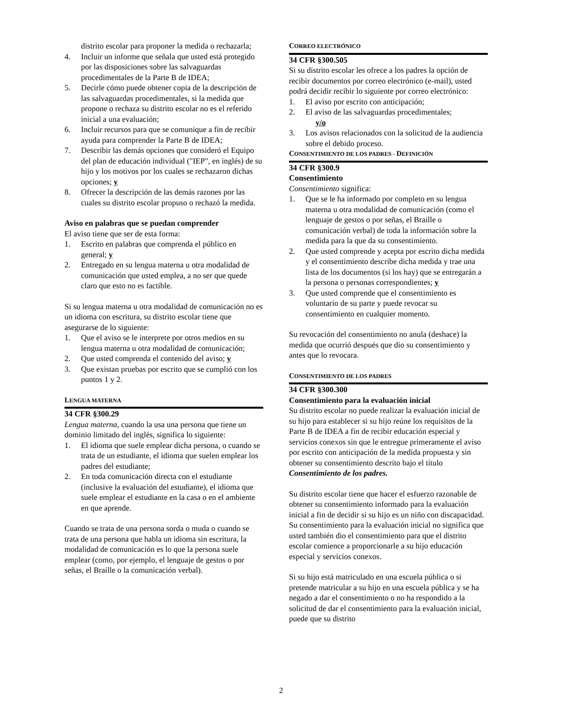distrito escolar para proponer la medida o rechazarla;
4. Incluir un informe que señala que usted está protegido por las disposiciones sobre las salvaguardas procedimentales de la Parte B de IDEA;
5. Decirle cómo puede obtener copia de la descripción de las salvaguardas procedimentales, si la medida que propone o rechaza su distrito escolar no es el referido inicial a una evaluación;
6. Incluir recursos para que se comunique a fin de recibir ayuda para comprender la Parte B de IDEA;
7. Describir las demás opciones que consideró el Equipo del plan de educación individual ("IEP", en inglés) de su hijo y los motivos por los cuales se rechazaron dichas opciones; y
8. Ofrecer la descripción de las demás razones por las cuales su distrito escolar propuso o rechazó la medida.
Aviso en palabras que se puedan comprender
El aviso tiene que ser de esta forma:
1. Escrito en palabras que comprenda el público en general; y
2. Entregado en su lengua materna u otra modalidad de comunicación que usted emplea, a no ser que quede claro que esto no es factible.
Si su lengua materna u otra modalidad de comunicación no es un idioma con escritura, su distrito escolar tiene que asegurarse de lo siguiente:
1. Que el aviso se le interprete por otros medios en su lengua materna u otra modalidad de comunicación;
2. Que usted comprenda el contenido del aviso; y
3. Que existan pruebas por escrito que se cumplió con los puntos 1 y 2.
LENGUA MATERNA
34 CFR §300.29
Lengua materna, cuando la usa una persona que tiene un dominio limitado del inglés, significa lo siguiente:
1. El idioma que suele emplear dicha persona, o cuando se trata de un estudiante, el idioma que suelen emplear los padres del estudiante;
2. En toda comunicación directa con el estudiante (inclusive la evaluación del estudiante), el idioma que suele emplear el estudiante en la casa o en el ambiente en que aprende.
Cuando se trata de una persona sorda o muda o cuando se trata de una persona que habla un idioma sin escritura, la modalidad de comunicación es lo que la persona suele emplear (como, por ejemplo, el lenguaje de gestos o por señas, el Braille o la comunicación verbal).
CORREO ELECTRÓNICO
34 CFR §300.505
Si su distrito escolar les ofrece a los padres la opción de recibir documentos por correo electrónico (e-mail), usted podrá decidir recibir lo siguiente por correo electrónico:
1. El aviso por escrito con anticipación;
2. El aviso de las salvaguardas procedimentales;
y/o
3. Los avisos relacionados con la solicitud de la audiencia sobre el debido proceso.
CONSENTIMIENTO DE LOS PADRES - DEFINICIÓN
34 CFR §300.9
Consentimiento
Consentimiento significa:
1. Que se le ha informado por completo en su lengua materna u otra modalidad de comunicación (como el lenguaje de gestos o por señas, el Braille o comunicación verbal) de toda la información sobre la medida para la que da su consentimiento.
2. Que usted comprende y acepta por escrito dicha medida y el consentimiento describe dicha medida y trae una lista de los documentos (si los hay) que se entregarán a la persona o personas correspondientes; y
3. Que usted comprende que el consentimiento es voluntario de su parte y puede revocar su consentimiento en cualquier momento.
Su revocación del consentimiento no anula (deshace) la medida que ocurrió después que dio su consentimiento y antes que lo revocara.
CONSENTIMIENTO DE LOS PADRES
34 CFR §300.300
Consentimiento para la evaluación inicial
Su distrito escolar no puede realizar la evaluación inicial de su hijo para establecer si su hijo reúne los requisitos de la Parte B de IDEA a fin de recibir educación especial y servicios conexos sin que le entregue primeramente el aviso por escrito con anticipación de la medida propuesta y sin obtener su consentimiento descrito bajo el título Consentimiento de los padres.
Su distrito escolar tiene que hacer el esfuerzo razonable de obtener su consentimiento informado para la evaluación inicial a fin de decidir si su hijo es un niño con discapacidad. Su consentimiento para la evaluación inicial no significa que usted también dio el consentimiento para que el distrito escolar comience a proporcionarle a su hijo educación especial y servicios conexos.
Si su hijo está matriculado en una escuela pública o si pretende matricular a su hijo en una escuela pública y se ha negado a dar el consentimiento o no ha respondido a la solicitud de dar el consentimiento para la evaluación inicial, puede que su distrito
2